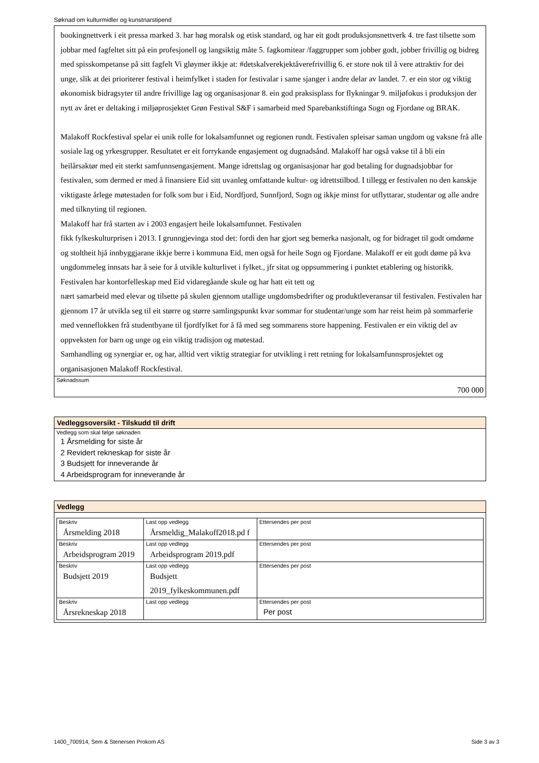Søknad om kulturmidler og kunstnarstipend
bookingnettverk i eit pressa marked 3. har høg moralsk og etisk standard, og har eit godt produksjonsnettverk 4. tre fast tilsette som jobbar med fagfeltet sitt på ein profesjonell og langsiktig måte 5. fagkomitear /faggrupper som jobber godt, jobber frivillig og bidreg med spisskompetanse på sitt fagfelt Vi gløymer ikkje at: #detskalverekjektåverefrivillig 6. er store nok til å vere attraktiv for dei unge, slik at dei prioriterer festival i heimfylket i staden for festivalar i same sjanger i andre delar av landet. 7. er ein stor og viktig økonomisk bidragsyter til andre frivillige lag og organisasjonar 8. ein god praksisplass for flykningar 9. miljøfokus i produksjon der nytt av året er deltaking i miljøprosjektet Grøn Festival S&F i samarbeid med Sparebankstiftinga Sogn og Fjordane og BRAK.
Malakoff Rockfestival spelar ei unik rolle for lokalsamfunnet og regionen rundt. Festivalen spleisar saman ungdom og vaksne frå alle sosiale lag og yrkesgrupper. Resultatet er eit forrykande engasjement og dugnadsånd. Malakoff har også vakse til å bli ein heilårsaktør med eit sterkt samfunnsengasjement. Mange idrettslag og organisasjonar har god betaling for dugnadsjobbar for festivalen, som dermed er med å finansiere Eid sitt uvanleg omfattande kultur- og idrettstilbod. I tillegg er festivalen no den kanskje viktigaste årlege møtestaden for folk som bur i Eid, Nordfjord, Sunnfjord, Sogn og ikkje minst for utflyttarar, studentar og alle andre med tilknyting til regionen.
Malakoff har frå starten av i 2003 engasjert heile lokalsamfunnet. Festivalen
fikk fylkeskulturprisen i 2013. I grunngjevinga stod det: fordi den har gjort seg bemerka nasjonalt, og for bidraget til godt omdøme og stoltheit hjå innbyggjarane ikkje berre i kommuna Eid, men også for heile Sogn og Fjordane. Malakoff er eit godt døme på kva ungdommeleg innsats har å seie for å utvikle kulturlivet i fylket., jfr sitat og oppsummering i punktet etablering og historikk.
Festivalen har kontorfelleskap med Eid vidaregåande skule og har hatt eit tett og
nært samarbeid med elevar og tilsette på skulen gjennom utallige ungdomsbedrifter og produktleveransar til festivalen. Festivalen har gjennom 17 år utvikla seg til eit større og større samlingspunkt kvar sommar for studentar/unge som har reist heim på sommarferie med venneflokken frå studentbyane til fjordfylket for å få med seg sommarens store happening. Festivalen er ein viktig del av oppveksten for barn og unge og ein viktig tradisjon og møtestad.
Samhandling og synergiar er, og har, alltid vert viktig strategiar for utvikling i rett retning for lokalsamfunnsprosjektet og organisasjonen Malakoff Rockfestival.
Søknadssum
700 000
Vedleggsoversikt - Tilskudd til drift
Vedlegg som skal følge søknaden
1 Årsmelding for siste år
2 Revidert rekneskap for siste år
3 Budsjett for inneverande år
4 Arbeidsprogram for inneverande år
Vedlegg
| Beskriv Årsmelding 2018 | Last opp vedlegg Årsmeldig_Malakoff2018.pd f | Ettersendes per post |
| Beskriv Arbeidsprogram 2019 | Last opp vedlegg Arbeidsprogram 2019.pdf | Ettersendes per post |
| Beskriv Budsjett 2019 | Last opp vedlegg Budsjett 2019_fylkeskommunen.pdf | Ettersendes per post |
| Beskriv Årsrekneskap 2018 | Last opp vedlegg | Ettersendes per post Per post |
1400_700914, Sem & Stenersen Prokom AS Side 3 av 3